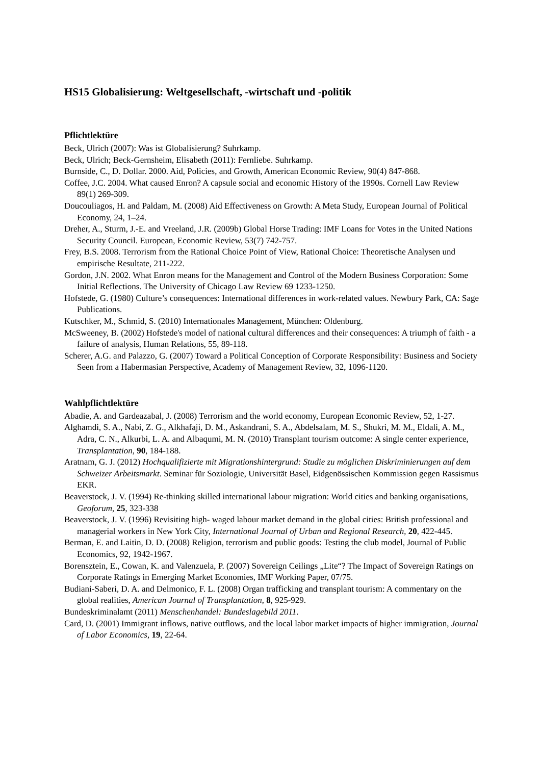HS15 Globalisierung: Weltgesellschaft, -wirtschaft und -politik
Pflichtlektüre
Beck, Ulrich (2007): Was ist Globalisierung? Suhrkamp.
Beck, Ulrich; Beck-Gernsheim, Elisabeth (2011): Fernliebe. Suhrkamp.
Burnside, C., D. Dollar. 2000. Aid, Policies, and Growth, American Economic Review, 90(4) 847-868.
Coffee, J.C. 2004. What caused Enron? A capsule social and economic History of the 1990s. Cornell Law Review 89(1) 269-309.
Doucouliagos, H. and Paldam, M. (2008) Aid Effectiveness on Growth: A Meta Study, European Journal of Political Economy, 24, 1–24.
Dreher, A., Sturm, J.-E. and Vreeland, J.R. (2009b) Global Horse Trading: IMF Loans for Votes in the United Nations Security Council. European, Economic Review, 53(7) 742-757.
Frey, B.S. 2008. Terrorism from the Rational Choice Point of View, Rational Choice: Theoretische Analysen und empirische Resultate, 211-222.
Gordon, J.N. 2002. What Enron means for the Management and Control of the Modern Business Corporation: Some Initial Reflections. The University of Chicago Law Review 69 1233-1250.
Hofstede, G. (1980) Culture’s consequences: International differences in work-related values. Newbury Park, CA: Sage Publications.
Kutschker, M., Schmid, S. (2010) Internationales Management, München: Oldenburg.
McSweeney, B. (2002) Hofstede's model of national cultural differences and their consequences: A triumph of faith - a failure of analysis, Human Relations, 55, 89-118.
Scherer, A.G. and Palazzo, G. (2007) Toward a Political Conception of Corporate Responsibility: Business and Society Seen from a Habermasian Perspective, Academy of Management Review, 32, 1096-1120.
Wahlpflichtlektüre
Abadie, A. and Gardeazabal, J. (2008) Terrorism and the world economy, European Economic Review, 52, 1-27.
Alghamdi, S. A., Nabi, Z. G., Alkhafaji, D. M., Askandrani, S. A., Abdelsalam, M. S., Shukri, M. M., Eldali, A. M., Adra, C. N., Alkurbi, L. A. and Albaqumi, M. N. (2010) Transplant tourism outcome: A single center experience, Transplantation, 90, 184-188.
Aratnam, G. J. (2012) Hochqualifizierte mit Migrationshintergrund: Studie zu möglichen Diskriminierungen auf dem Schweizer Arbeitsmarkt. Seminar für Soziologie, Universität Basel, Eidgenössischen Kommission gegen Rassismus EKR.
Beaverstock, J. V. (1994) Re-thinking skilled international labour migration: World cities and banking organisations, Geoforum, 25, 323-338
Beaverstock, J. V. (1996) Revisiting high- waged labour market demand in the global cities: British professional and managerial workers in New York City, International Journal of Urban and Regional Research, 20, 422-445.
Berman, E. and Laitin, D. D. (2008) Religion, terrorism and public goods: Testing the club model, Journal of Public Economics, 92, 1942-1967.
Borensztein, E., Cowan, K. and Valenzuela, P. (2007) Sovereign Ceilings „Lite“? The Impact of Sovereign Ratings on Corporate Ratings in Emerging Market Economies, IMF Working Paper, 07/75.
Budiani-Saberi, D. A. and Delmonico, F. L. (2008) Organ trafficking and transplant tourism: A commentary on the global realities, American Journal of Transplantation, 8, 925-929.
Bundeskriminalamt (2011) Menschenhandel: Bundeslagebild 2011.
Card, D. (2001) Immigrant inflows, native outflows, and the local labor market impacts of higher immigration, Journal of Labor Economics, 19, 22-64.